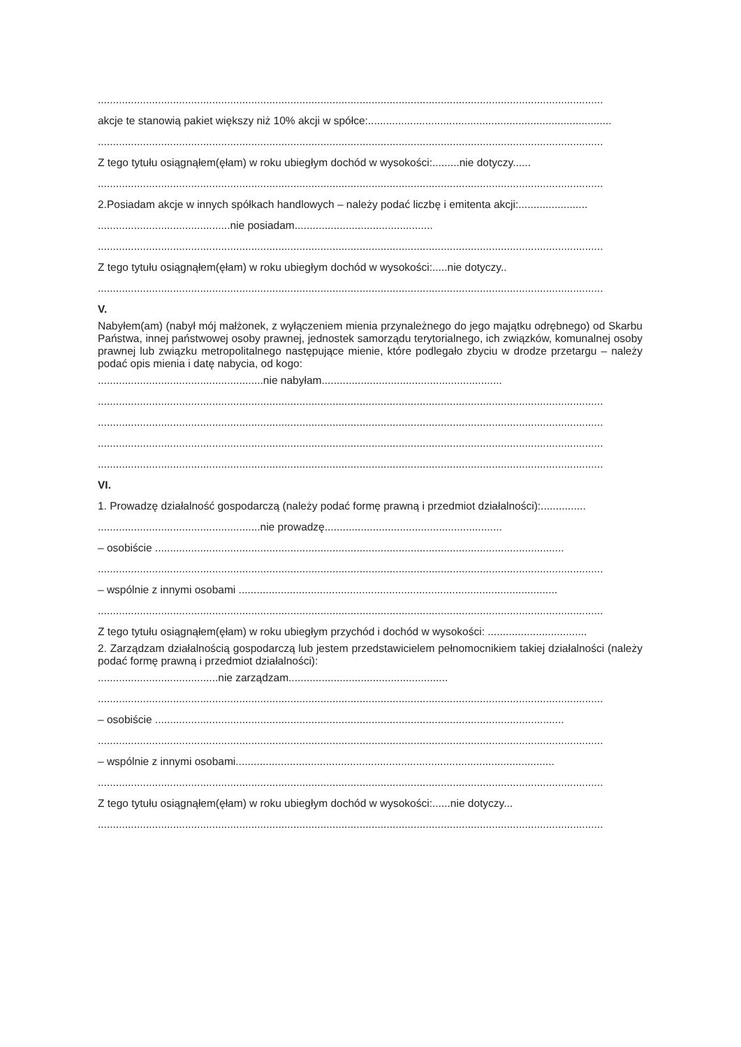........................................................................................................................................................................
akcje te stanowią pakiet większy niż 10% akcji w spółce:.................................................................................
........................................................................................................................................................................
Z tego tytułu osiągnąłem(ęłam) w roku ubiegłym dochód w wysokości:.........nie dotyczy......
........................................................................................................................................................................
2.Posiadam akcje w innych spółkach handlowych – należy podać liczbę i emitenta akcji:.......................
............................................nie posiadam..............................................
........................................................................................................................................................................
Z tego tytułu osiągnąłem(ęłam) w roku ubiegłym dochód w wysokości:.....nie dotyczy..
........................................................................................................................................................................
V.
Nabyłem(am) (nabył mój małżonek, z wyłączeniem mienia przynależnego do jego majątku odrębnego) od Skarbu Państwa, innej państwowej osoby prawnej, jednostek samorządu terytorialnego, ich związków, komunalnej osoby prawnej lub związku metropolitalnego następujące mienie, które podlegało zbyciu w drodze przetargu – należy podać opis mienia i datę nabycia, od kogo:
.......................................................nie nabyłam............................................................
........................................................................................................................................................................
........................................................................................................................................................................
........................................................................................................................................................................
........................................................................................................................................................................
VI.
1. Prowadzę działalność gospodarczą (należy podać formę prawną i przedmiot działalności):...............
......................................................nie prowadzę...........................................................
– osobiście ........................................................................................................................................
........................................................................................................................................................................
– wspólnie z innymi osobami ..........................................................................................................
........................................................................................................................................................................
Z tego tytułu osiągnąłem(ęłam) w roku ubiegłym przychód i dochód w wysokości: .................................
2. Zarządzam działalnością gospodarczą lub jestem przedstawicielem pełnomocnikiem takiej działalności (należy podać formę prawną i przedmiot działalności):
........................................nie zarządzam.....................................................
........................................................................................................................................................................
– osobiście ........................................................................................................................................
........................................................................................................................................................................
– wspólnie z innymi osobami..........................................................................................................
........................................................................................................................................................................
Z tego tytułu osiągnąłem(ęłam) w roku ubiegłym dochód w wysokości:......nie dotyczy...
........................................................................................................................................................................